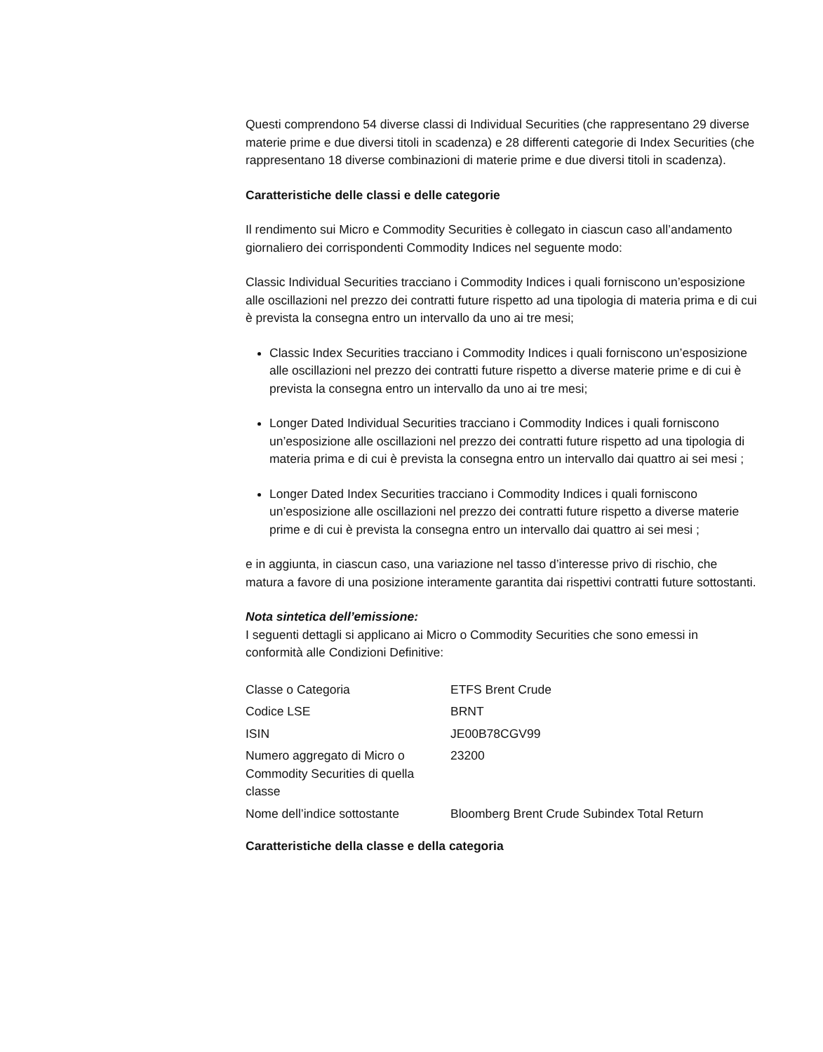Questi comprendono 54 diverse classi di Individual Securities (che rappresentano 29 diverse materie prime e due diversi titoli in scadenza) e 28 differenti categorie di Index Securities (che rappresentano 18 diverse combinazioni di materie prime e due diversi titoli in scadenza).
Caratteristiche delle classi e delle categorie
Il rendimento sui Micro e Commodity Securities è collegato in ciascun caso all’andamento giornaliero dei corrispondenti Commodity Indices nel seguente modo:
Classic Individual Securities tracciano i Commodity Indices i quali forniscono un’esposizione alle oscillazioni nel prezzo dei contratti future rispetto ad una tipologia di materia prima e di cui è prevista la consegna entro un intervallo da uno ai tre mesi;
Classic Index Securities tracciano i Commodity Indices i quali forniscono un’esposizione alle oscillazioni nel prezzo dei contratti future rispetto a diverse materie prime e di cui è prevista la consegna entro un intervallo da uno ai tre mesi;
Longer Dated Individual Securities tracciano i Commodity Indices i quali forniscono un’esposizione alle oscillazioni nel prezzo dei contratti future rispetto ad una tipologia di materia prima e di cui è prevista la consegna entro un intervallo dai quattro ai sei mesi ;
Longer Dated Index Securities tracciano i Commodity Indices i quali forniscono un’esposizione alle oscillazioni nel prezzo dei contratti future rispetto a diverse materie prime e di cui è prevista la consegna entro un intervallo dai quattro ai sei mesi ;
e in aggiunta, in ciascun caso, una variazione nel tasso d’interesse privo di rischio, che matura a favore di una posizione interamente garantita dai rispettivi contratti future sottostanti.
Nota sintetica dell’emissione:
I seguenti dettagli si applicano ai Micro o Commodity Securities che sono emessi in conformità alle Condizioni Definitive:
| Classe o Categoria | ETFS Brent Crude |
| Codice LSE | BRNT |
| ISIN | JE00B78CGV99 |
| Numero aggregato di Micro o Commodity Securities di quella classe | 23200 |
| Nome dell’indice sottostante | Bloomberg Brent Crude Subindex Total Return |
Caratteristiche della classe e della categoria